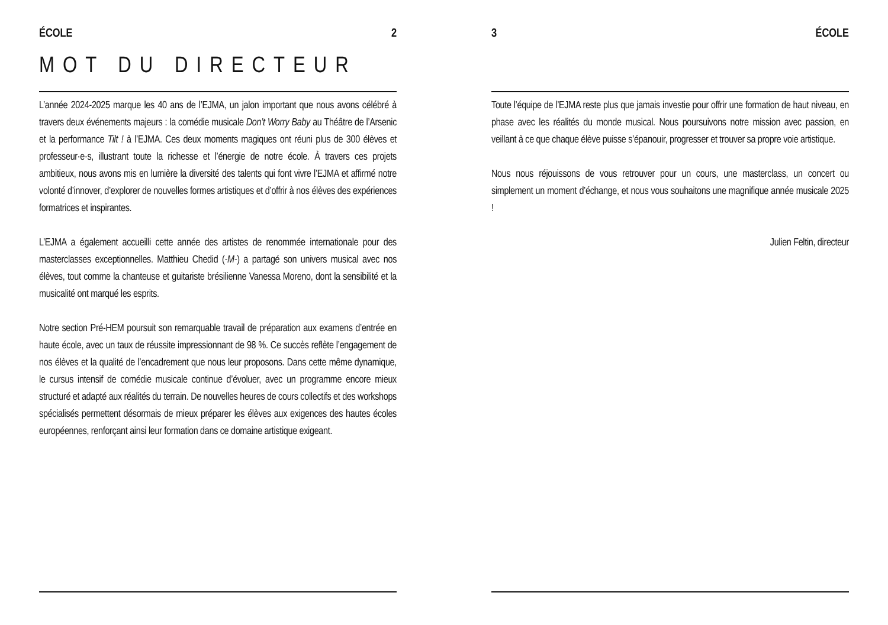ÉCOLE 2
MOT DU DIRECTEUR
L’année 2024-2025 marque les 40 ans de l’EJMA, un jalon important que nous avons célébré à travers deux événements majeurs : la comédie musicale Don’t Worry Baby au Théâtre de l’Arsenic et la performance Tilt ! à l’EJMA. Ces deux moments magiques ont réuni plus de 300 élèves et professeur·e·s, illustrant toute la richesse et l’énergie de notre école. À travers ces projets ambitieux, nous avons mis en lumière la diversité des talents qui font vivre l’EJMA et affirmé notre volonté d’innover, d’explorer de nouvelles formes artistiques et d’offrir à nos élèves des expériences formatrices et inspirantes.
L’EJMA a également accueilli cette année des artistes de renommée internationale pour des masterclasses exceptionnelles. Matthieu Chedid (-M-) a partagé son univers musical avec nos élèves, tout comme la chanteuse et guitariste brésilienne Vanessa Moreno, dont la sensibilité et la musicalité ont marqué les esprits.
Notre section Pré-HEM poursuit son remarquable travail de préparation aux examens d’entrée en haute école, avec un taux de réussite impressionnant de 98 %. Ce succès reflète l’engagement de nos élèves et la qualité de l’encadrement que nous leur proposons. Dans cette même dynamique, le cursus intensif de comédie musicale continue d’évoluer, avec un programme encore mieux structuré et adapté aux réalités du terrain. De nouvelles heures de cours collectifs et des workshops spécialisés permettent désormais de mieux préparer les élèves aux exigences des hautes écoles européennes, renforçant ainsi leur formation dans ce domaine artistique exigeant.
3 ÉCOLE
Toute l’équipe de l’EJMA reste plus que jamais investie pour offrir une formation de haut niveau, en phase avec les réalités du monde musical. Nous poursuivons notre mission avec passion, en veillant à ce que chaque élève puisse s’épanouir, progresser et trouver sa propre voie artistique.
Nous nous réjouissons de vous retrouver pour un cours, une masterclass, un concert ou simplement un moment d’échange, et nous vous souhaitons une magnifique année musicale 2025 !
Julien Feltin, directeur